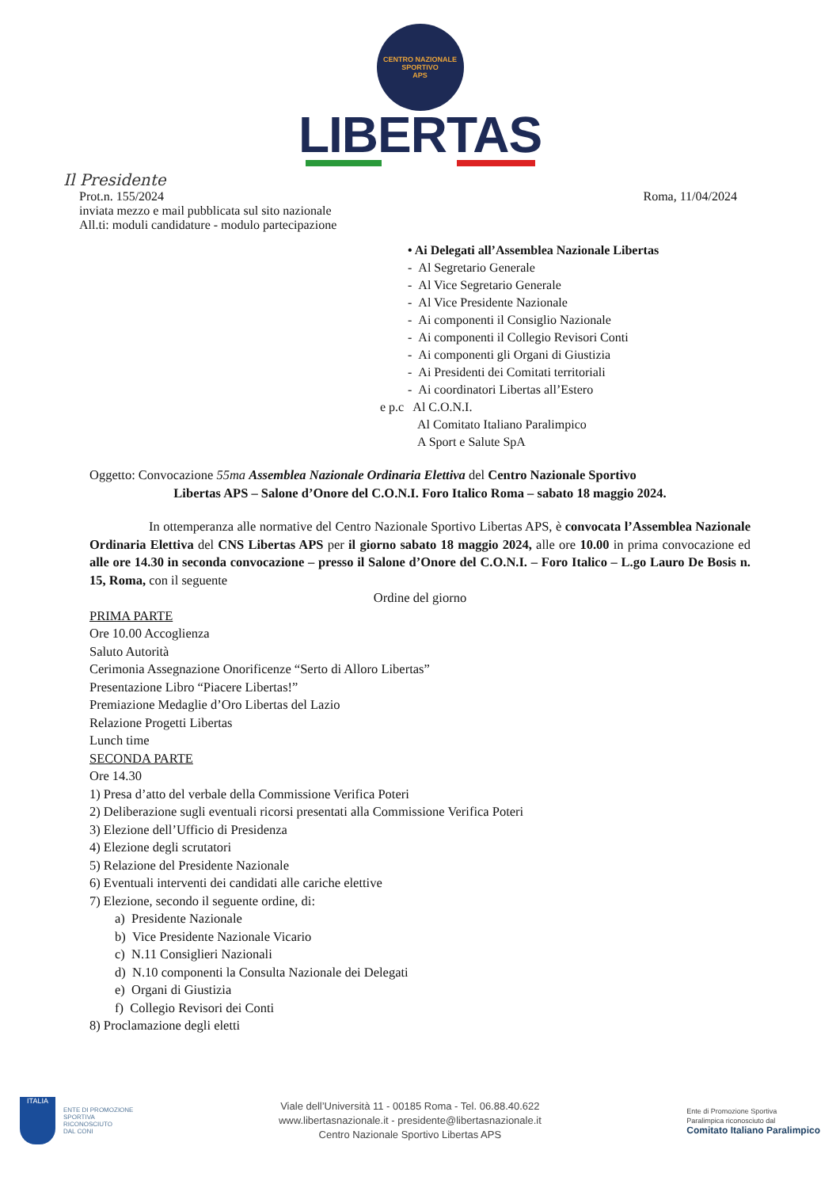CENTRO NAZIONALE SPORTIVO
APS
LIBERTAS
Il Presidente
Prot.n. 155/2024 Roma, 11/04/2024
inviata mezzo e mail pubblicata sul sito nazionale
All.ti: moduli candidature - modulo partecipazione
• Ai Delegati all’Assemblea Nazionale Libertas
- Al Segretario Generale
- Al Vice Segretario Generale
- Al Vice Presidente Nazionale
- Ai componenti il Consiglio Nazionale
- Ai componenti il Collegio Revisori Conti
- Ai componenti gli Organi di Giustizia
- Ai Presidenti dei Comitati territoriali
- Ai coordinatori Libertas all’Estero
e p.c Al C.O.N.I.
Al Comitato Italiano Paralimpico
A Sport e Salute SpA
Oggetto: Convocazione 55ma Assemblea Nazionale Ordinaria Elettiva del Centro Nazionale Sportivo
Libertas APS – Salone d’Onore del C.O.N.I. Foro Italico Roma – sabato 18 maggio 2024.
In ottemperanza alle normative del Centro Nazionale Sportivo Libertas APS, è convocata l’Assemblea Nazionale Ordinaria Elettiva del CNS Libertas APS per il giorno sabato 18 maggio 2024, alle ore 10.00 in prima convocazione ed alle ore 14.30 in seconda convocazione – presso il Salone d’Onore del C.O.N.I. – Foro Italico – L.go Lauro De Bosis n. 15, Roma, con il seguente
Ordine del giorno
PRIMA PARTE
Ore 10.00 Accoglienza
Saluto Autorità
Cerimonia Assegnazione Onorificenze “Serto di Alloro Libertas”
Presentazione Libro “Piacere Libertas!”
Premiazione Medaglie d’Oro Libertas del Lazio
Relazione Progetti Libertas
Lunch time
SECONDA PARTE
Ore 14.30
1) Presa d’atto del verbale della Commissione Verifica Poteri
2) Deliberazione sugli eventuali ricorsi presentati alla Commissione Verifica Poteri
3) Elezione dell’Ufficio di Presidenza
4) Elezione degli scrutatori
5) Relazione del Presidente Nazionale
6) Eventuali interventi dei candidati alle cariche elettive
7) Elezione, secondo il seguente ordine, di:
a) Presidente Nazionale
b) Vice Presidente Nazionale Vicario
c) N.11 Consiglieri Nazionali
d) N.10 componenti la Consulta Nazionale dei Delegati
e) Organi di Giustizia
f) Collegio Revisori dei Conti
8) Proclamazione degli eletti
ITALIA
ENTE DI PROMOZIONE
SPORTIVA
RICONOSCIUTO
DAL CONI
Viale dell’Università 11 - 00185 Roma - Tel. 06.88.40.622
www.libertasnazionale.it - presidente@libertasnazionale.it
Centro Nazionale Sportivo Libertas APS
Ente di Promozione Sportiva
Paralimpica riconosciuto dal
Comitato Italiano Paralimpico